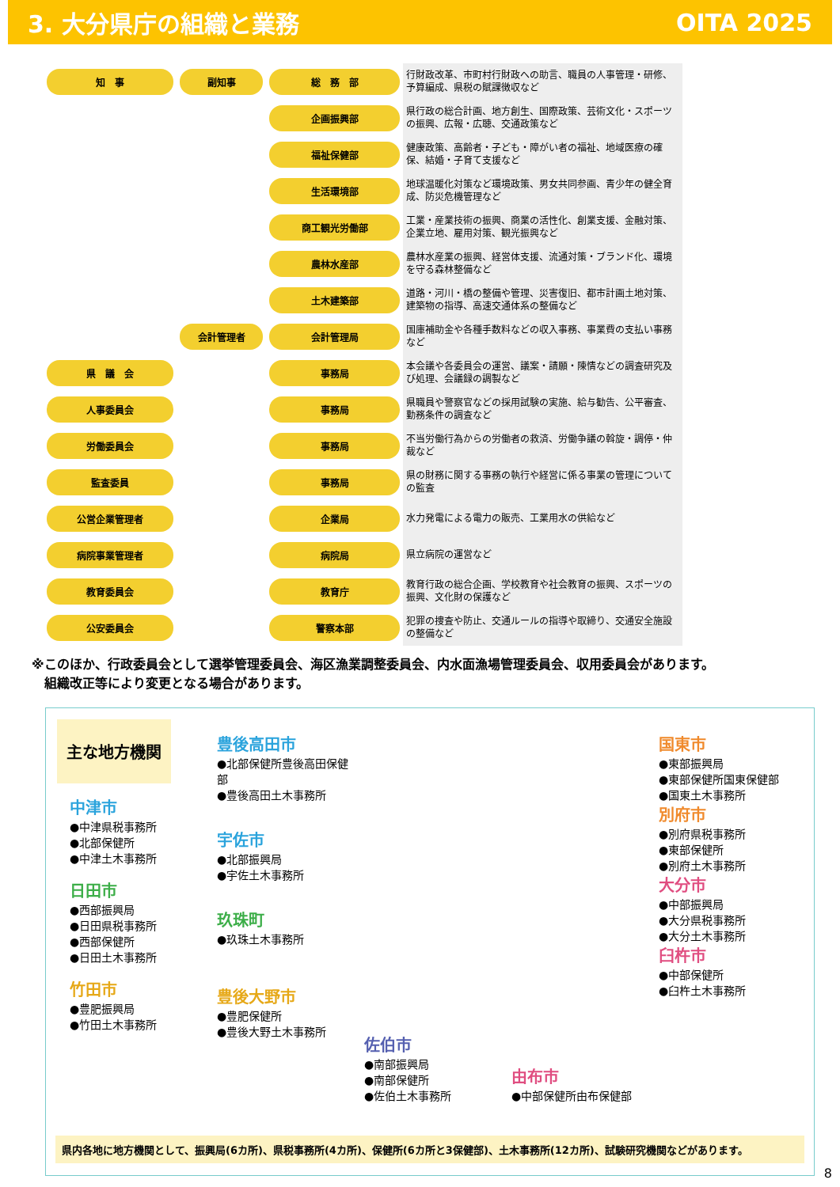3. 大分県庁の組織と業務 OITA 2025
| 知 事 | 副知事 | 総 務 部 | 行財政改革、市町村行財政への助言、職員の人事管理・研修、予算編成、県税の賦課徴収など |
| | | 企画振興部 | 県行政の総合計画、地方創生、国際政策、芸術文化・スポーツの振興、広報・広聴、交通政策など |
| | | 福祉保健部 | 健康政策、高齢者・子ども・障がい者の福祉、地域医療の確保、結婚・子育て支援など |
| | | 生活環境部 | 地球温暖化対策など環境政策、男女共同参画、青少年の健全育成、防災危機管理など |
| | | 商工観光労働部 | 工業・産業技術の振興、商業の活性化、創業支援、金融対策、企業立地、雇用対策、観光振興など |
| | | 農林水産部 | 農林水産業の振興、経営体支援、流通対策・ブランド化、環境を守る森林整備など |
| | | 土木建築部 | 道路・河川・橋の整備や管理、災害復旧、都市計画土地対策、建築物の指導、高速交通体系の整備など |
| | 会計管理者 | 会計管理局 | 国庫補助金や各種手数料などの収入事務、事業費の支払い事務など |
| 県 議 会 | | 事務局 | 本会議や各委員会の運営、議案・請願・陳情などの調査研究及び処理、会議録の調製など |
| 人事委員会 | | 事務局 | 県職員や警察官などの採用試験の実施、給与勧告、公平審査、勤務条件の調査など |
| 労働委員会 | | 事務局 | 不当労働行為からの労働者の救済、労働争議の斡旋・調停・仲裁など |
| 監査委員 | | 事務局 | 県の財務に関する事務の執行や経営に係る事業の管理についての監査 |
| 公営企業管理者 | | 企業局 | 水力発電による電力の販売、工業用水の供給など |
| 病院事業管理者 | | 病院局 | 県立病院の運営など |
| 教育委員会 | | 教育庁 | 教育行政の総合企画、学校教育や社会教育の振興、スポーツの振興、文化財の保護など |
| 公安委員会 | | 警察本部 | 犯罪の捜査や防止、交通ルールの指導や取締り、交通安全施設の整備など |
※このほか、行政委員会として選挙管理委員会、海区漁業調整委員会、内水面漁場管理委員会、収用委員会があります。
　組織改正等により変更となる場合があります。
主な地方機関
中津市
●中津県税事務所
●北部保健所
●中津土木事務所
日田市
●西部振興局
●日田県税事務所
●西部保健所
●日田土木事務所
竹田市
●豊肥振興局
●竹田土木事務所
豊後高田市
●北部保健所豊後高田保健部
●豊後高田土木事務所
宇佐市
●北部振興局
●宇佐土木事務所
玖珠町
●玖珠土木事務所
豊後大野市
●豊肥保健所
●豊後大野土木事務所
佐伯市
●南部振興局
●南部保健所
●佐伯土木事務所
由布市
●中部保健所由布保健部
国東市
●東部振興局
●東部保健所国東保健部
●国東土木事務所
別府市
●別府県税事務所
●東部保健所
●別府土木事務所
大分市
●中部振興局
●大分県税事務所
●大分土木事務所
臼杵市
●中部保健所
●臼杵土木事務所
県内各地に地方機関として、振興局(6カ所)、県税事務所(4カ所)、保健所(6カ所と3保健部)、土木事務所(12カ所)、試験研究機関などがあります。
8